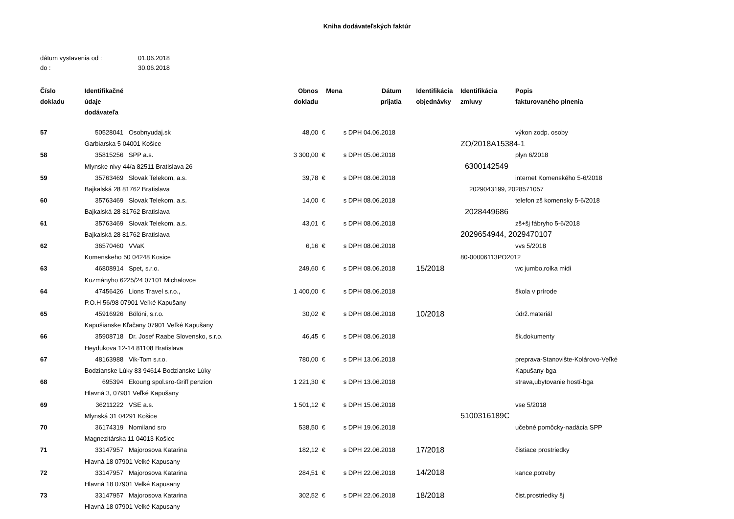Kniha dodávateľských faktúr
dátum vystavenia od : 01.06.2018
do : 30.06.2018
| Číslo dokladu | Identifikačné údaje dodávateľa | | Obnos dokladu | Mena | | Dátum prijatia | Identifikácia objednávky | Identifikácia zmluvy | Popis fakturovaného plnenia |
| --- | --- | --- | --- | --- | --- | --- | --- | --- | --- |
| 57 | 50528041 | Osobnyudaj.sk | 48,00 | € | s DPH | 04.06.2018 | | | výkon zodp. osoby |
| | Garbiarska 5 04001 Košice | | | | | | | ZO/2018A15384-1 | |
| 58 | 35815256 | SPP a.s. | 3 300,00 | € | s DPH | 05.06.2018 | | | plyn 6/2018 |
| | Mlynske nivy 44/a 82511 Bratislava 26 | | | | | | | 6300142549 | |
| 59 | 35763469 | Slovak Telekom, a.s. | 39,78 | € | s DPH | 08.06.2018 | | | internet Komenského 5-6/2018 |
| | Bajkalská 28 81762 Bratislava | | | | | | | 2029043199, 2028571057 | |
| 60 | 35763469 | Slovak Telekom, a.s. | 14,00 | € | s DPH | 08.06.2018 | | | telefon zš komensky 5-6/2018 |
| | Bajkalská 28 81762 Bratislava | | | | | | | 2028449686 | |
| 61 | 35763469 | Slovak Telekom, a.s. | 43,01 | € | s DPH | 08.06.2018 | | | zš+šj fábryho 5-6/2018 |
| | Bajkalská 28 81762 Bratislava | | | | | | | 2029654944, 2029470107 | |
| 62 | 36570460 | VVaK | 6,16 | € | s DPH | 08.06.2018 | | | vvs 5/2018 |
| | Komenskeho 50 04248 Kosice | | | | | | | 80-00006113PO2012 | |
| 63 | 46808914 | Spet, s.r.o. | 249,60 | € | s DPH | 08.06.2018 | 15/2018 | | wc jumbo,rolka midi |
| | Kuzmányho 6225/24 07101 Michalovce | | | | | | | | |
| 64 | 47456426 | Lions Travel s.r.o., | 1 400,00 | € | s DPH | 08.06.2018 | | | škola v prírode |
| | P.O.H 56/98 07901 Veľké Kapušany | | | | | | | | |
| 65 | 45916926 | Bölöni, s.r.o. | 30,02 | € | s DPH | 08.06.2018 | 10/2018 | | údrž.materiál |
| | Kapušianske Kľačany 07901 Veľké Kapušany | | | | | | | | |
| 66 | 35908718 | Dr. Josef Raabe Slovensko, s.r.o. | 46,45 | € | s DPH | 08.06.2018 | | | šk.dokumenty |
| | Heydukova 12-14 81108 Bratislava | | | | | | | | |
| 67 | 48163988 | Vik-Tom s.r.o. | 780,00 | € | s DPH | 13.06.2018 | | | preprava-Stanovište-Kolárovo-Veľké |
| | Bodzianske Lúky 83 94614 Bodzianske Lúky | | | | | | | | Kapušany-bga |
| 68 | 695394 | Ekoung spol.sro-Griff penzion | 1 221,30 | € | s DPH | 13.06.2018 | | | strava,ubytovanie hostí-bga |
| | Hlavná 3, 07901 Veľké Kapušany | | | | | | | | |
| 69 | 36211222 | VSE a.s. | 1 501,12 | € | s DPH | 15.06.2018 | | | vse 5/2018 |
| | Mlynská 31 04291 Košice | | | | | | | 5100316189C | |
| 70 | 36174319 | Nomiland sro | 538,50 | € | s DPH | 19.06.2018 | | | učebné pomôcky-nadácia SPP |
| | Magnezitárska 11 04013 Košice | | | | | | | | |
| 71 | 33147957 | Majorosova Katarina | 182,12 | € | s DPH | 22.06.2018 | 17/2018 | | čistiace prostriedky |
| | Hlavná 18 07901 Velké Kapusany | | | | | | | | |
| 72 | 33147957 | Majorosova Katarina | 284,51 | € | s DPH | 22.06.2018 | 14/2018 | | kance.potreby |
| | Hlavná 18 07901 Velké Kapusany | | | | | | | | |
| 73 | 33147957 | Majorosova Katarina | 302,52 | € | s DPH | 22.06.2018 | 18/2018 | | čist.prostriedky šj |
| | Hlavná 18 07901 Velké Kapusany | | | | | | | | |